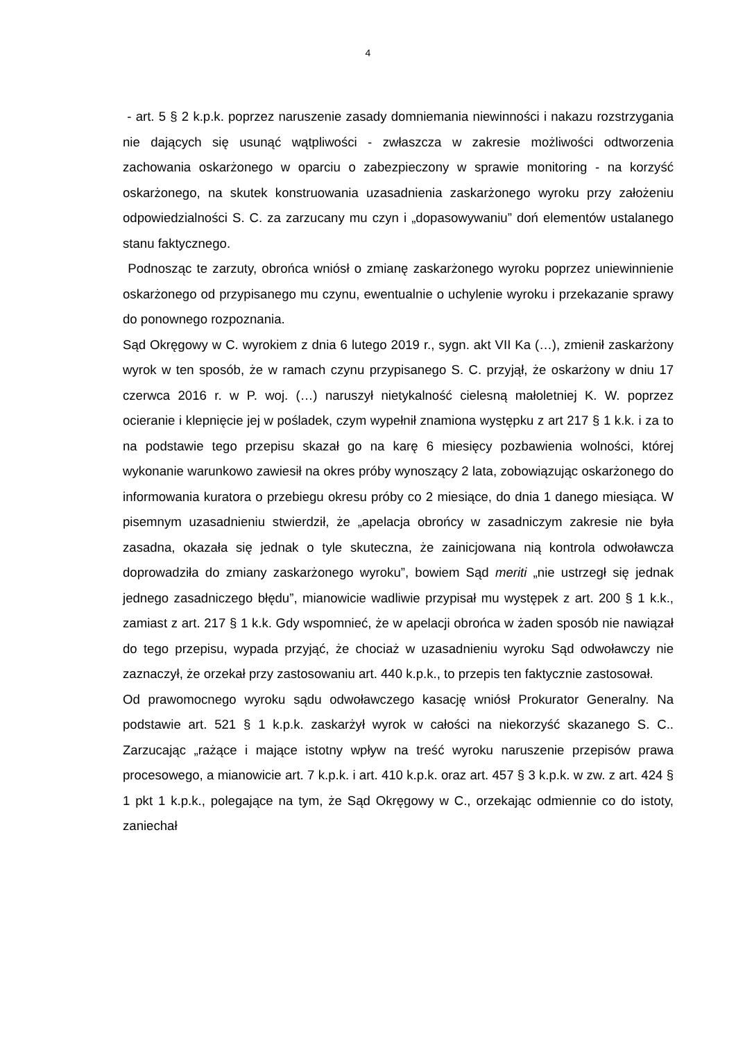4
- art. 5 § 2 k.p.k. poprzez naruszenie zasady domniemania niewinności i nakazu rozstrzygania nie dających się usunąć wątpliwości - zwłaszcza w zakresie możliwości odtworzenia zachowania oskarżonego w oparciu o zabezpieczony w sprawie monitoring - na korzyść oskarżonego, na skutek konstruowania uzasadnienia zaskarżonego wyroku przy założeniu odpowiedzialności S. C. za zarzucany mu czyn i „dopasowywaniu” doń elementów ustalanego stanu faktycznego.
Podnosząc te zarzuty, obrońca wniósł o zmianę zaskarżonego wyroku poprzez uniewinnienie oskarżonego od przypisanego mu czynu, ewentualnie o uchylenie wyroku i przekazanie sprawy do ponownego rozpoznania.
Sąd Okręgowy w C. wyrokiem z dnia 6 lutego 2019 r., sygn. akt VII Ka (…), zmienił zaskarżony wyrok w ten sposób, że w ramach czynu przypisanego S. C. przyjął, że oskarżony w dniu 17 czerwca 2016 r. w P. woj. (…) naruszył nietykalność cielesną małoletniej K. W. poprzez ocieranie i klepnięcie jej w pośladek, czym wypełnił znamiona występku z art 217 § 1 k.k. i za to na podstawie tego przepisu skazał go na karę 6 miesięcy pozbawienia wolności, której wykonanie warunkowo zawiesił na okres próby wynoszący 2 lata, zobowiązując oskarżonego do informowania kuratora o przebiegu okresu próby co 2 miesiące, do dnia 1 danego miesiąca. W pisemnym uzasadnieniu stwierdził, że „apelacja obrońcy w zasadniczym zakresie nie była zasadna, okazała się jednak o tyle skuteczna, że zainicjowana nią kontrola odwoławcza doprowadziła do zmiany zaskarżonego wyroku”, bowiem Sąd meriti „nie ustrzegł się jednak jednego zasadniczego błędu”, mianowicie wadliwie przypisał mu występek z art. 200 § 1 k.k., zamiast z art. 217 § 1 k.k. Gdy wspomnieć, że w apelacji obrońca w żaden sposób nie nawiązał do tego przepisu, wypada przyjąć, że chociaż w uzasadnieniu wyroku Sąd odwoławczy nie zaznaczył, że orzekał przy zastosowaniu art. 440 k.p.k., to przepis ten faktycznie zastosował.
Od prawomocnego wyroku sądu odwoławczego kasację wniósł Prokurator Generalny. Na podstawie art. 521 § 1 k.p.k. zaskarżył wyrok w całości na niekorzyść skazanego S. C.. Zarzucając „rażące i mające istotny wpływ na treść wyroku naruszenie przepisów prawa procesowego, a mianowicie art. 7 k.p.k. i art. 410 k.p.k. oraz art. 457 § 3 k.p.k. w zw. z art. 424 § 1 pkt 1 k.p.k., polegające na tym, że Sąd Okręgowy w C., orzekając odmiennie co do istoty, zaniechał